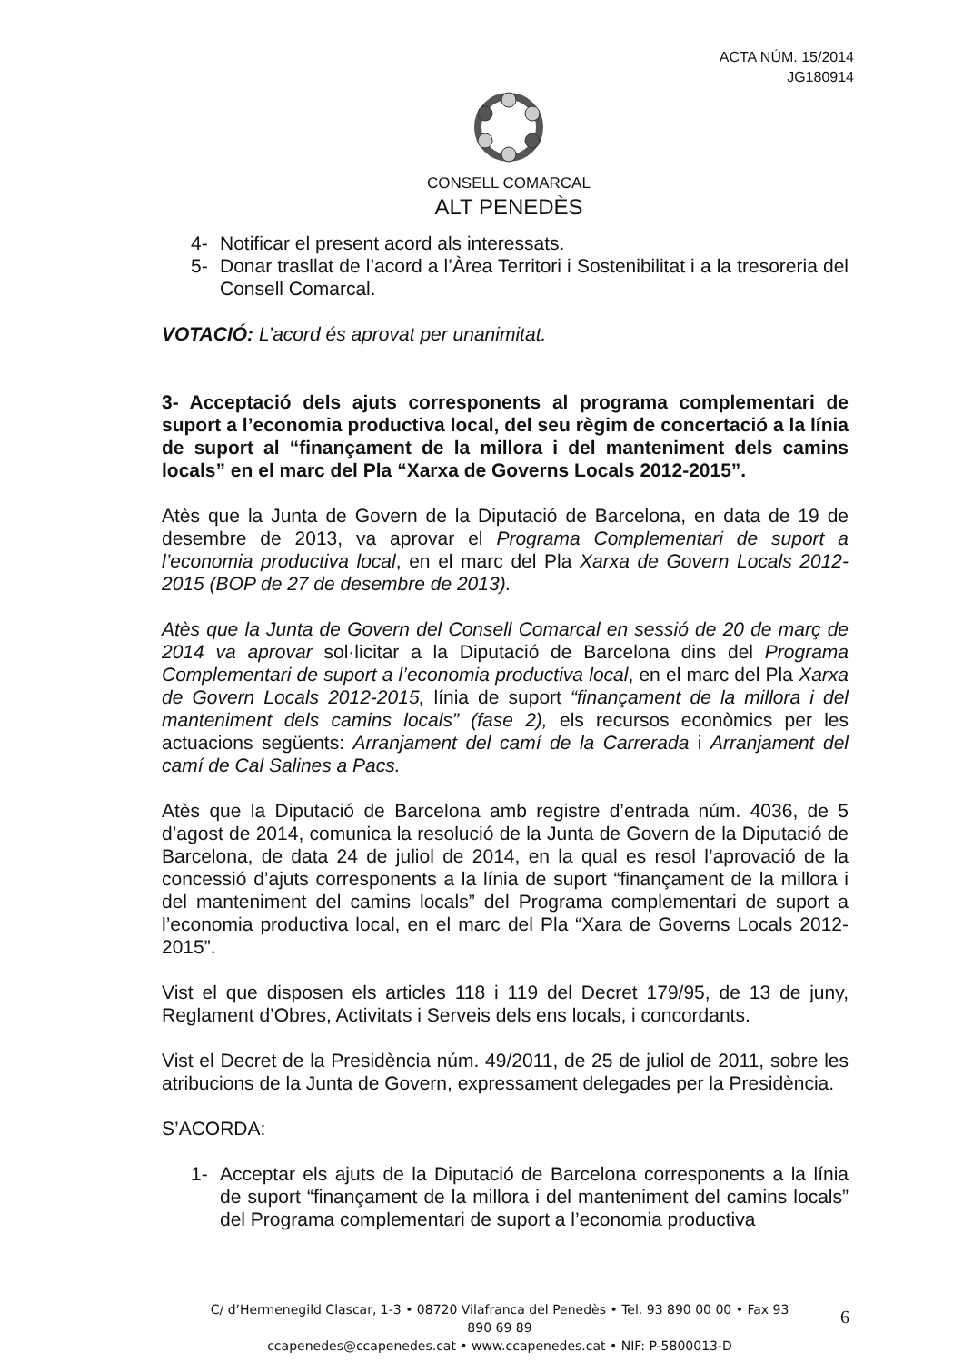ACTA NÚM. 15/2014
JG180914
CONSELL COMARCAL
ALT PENEDÈS
4- Notificar el present acord als interessats.
5- Donar trasllat de l’acord a l’Àrea Territori i Sostenibilitat i a la tresoreria del Consell Comarcal.
VOTACIÓ: L’acord és aprovat per unanimitat.
3- Acceptació dels ajuts corresponents al programa complementari de suport a l’economia productiva local, del seu règim de concertació a la línia de suport al “finançament de la millora i del manteniment dels camins locals” en el marc del Pla “Xarxa de Governs Locals 2012-2015”.
Atès que la Junta de Govern de la Diputació de Barcelona, en data de 19 de desembre de 2013, va aprovar el Programa Complementari de suport a l’economia productiva local, en el marc del Pla Xarxa de Govern Locals 2012-2015 (BOP de 27 de desembre de 2013).
Atès que la Junta de Govern del Consell Comarcal en sessió de 20 de març de 2014 va aprovar sol·licitar a la Diputació de Barcelona dins del Programa Complementari de suport a l’economia productiva local, en el marc del Pla Xarxa de Govern Locals 2012-2015, línia de suport “finançament de la millora i del manteniment dels camins locals” (fase 2), els recursos econòmics per les actuacions següents: Arranjament del camí de la Carrerada i Arranjament del camí de Cal Salines a Pacs.
Atès que la Diputació de Barcelona amb registre d’entrada núm. 4036, de 5 d’agost de 2014, comunica la resolució de la Junta de Govern de la Diputació de Barcelona, de data 24 de juliol de 2014, en la qual es resol l’aprovació de la concessió d’ajuts corresponents a la línia de suport “finançament de la millora i del manteniment del camins locals” del Programa complementari de suport a l’economia productiva local, en el marc del Pla “Xara de Governs Locals 2012-2015”.
Vist el que disposen els articles 118 i 119 del Decret 179/95, de 13 de juny, Reglament d’Obres, Activitats i Serveis dels ens locals, i concordants.
Vist el Decret de la Presidència núm. 49/2011, de 25 de juliol de 2011, sobre les atribucions de la Junta de Govern, expressament delegades per la Presidència.
S’ACORDA:
1- Acceptar els ajuts de la Diputació de Barcelona corresponents a la línia de suport “finançament de la millora i del manteniment del camins locals” del Programa complementari de suport a l’economia productiva
C/ d’Hermenegild Clascar, 1-3 • 08720 Vilafranca del Penedès • Tel. 93 890 00 00 • Fax 93 890 69 89
ccapenedes@ccapenedes.cat • www.ccapenedes.cat • NIF: P-5800013-D
6